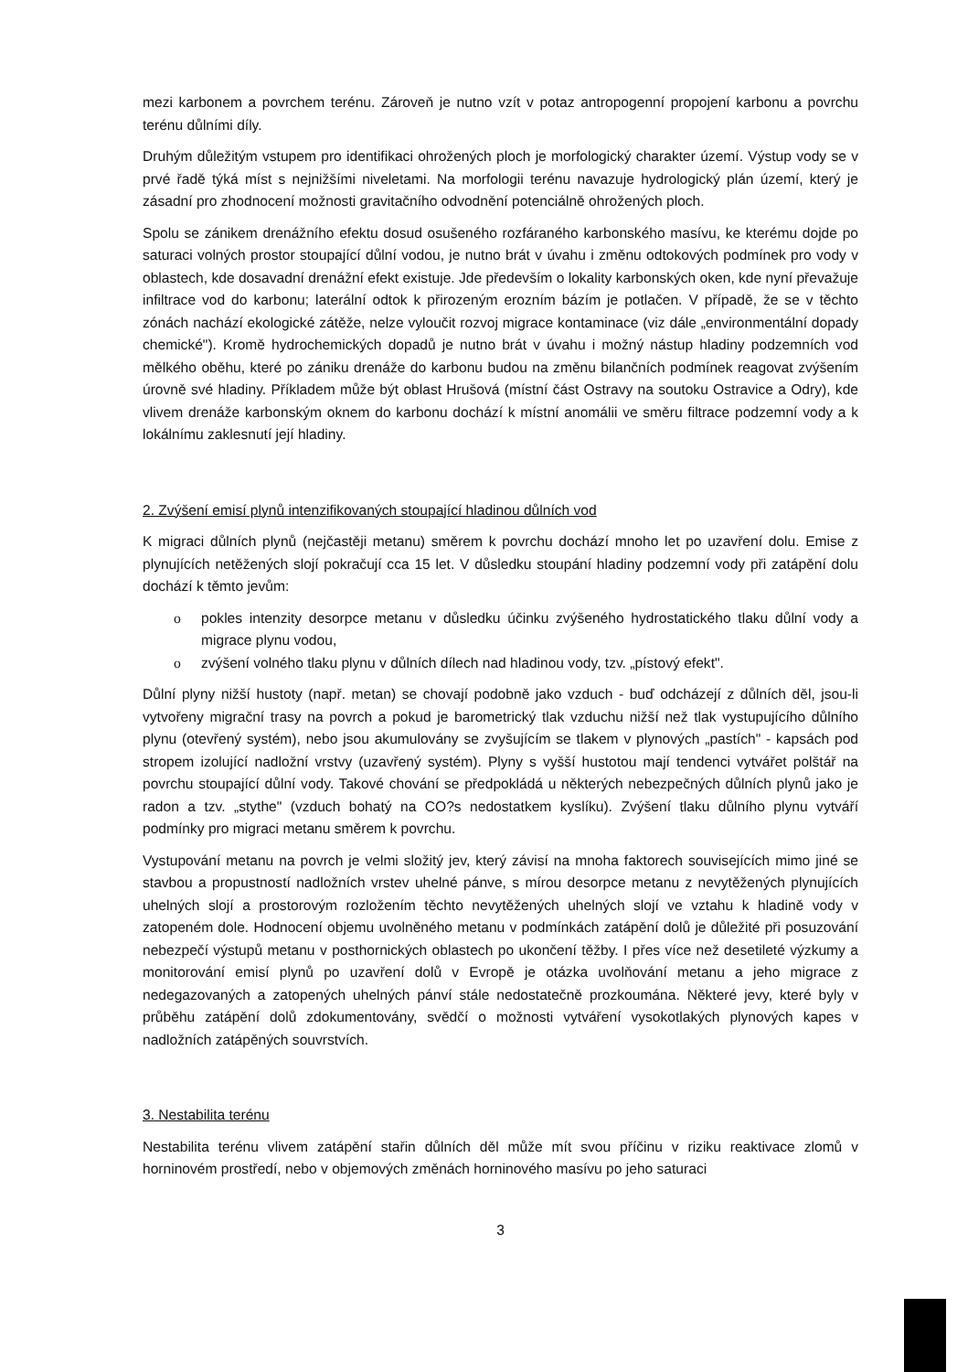mezi karbonem a povrchem terénu. Zároveň je nutno vzít v potaz antropogenní propojení karbonu a povrchu terénu důlními díly.
Druhým důležitým vstupem pro identifikaci ohrožených ploch je morfologický charakter území. Výstup vody se v prvé řadě týká míst s nejnižšími niveletami. Na morfologii terénu navazuje hydrologický plán území, který je zásadní pro zhodnocení možnosti gravitačního odvodnění potenciálně ohrožených ploch.
Spolu se zánikem drenážního efektu dosud osušeného rozfáraného karbonského masívu, ke kterému dojde po saturaci volných prostor stoupající důlní vodou, je nutno brát v úvahu i změnu odtokových podmínek pro vody v oblastech, kde dosavadní drenážní efekt existuje. Jde především o lokality karbonských oken, kde nyní převažuje infiltrace vod do karbonu; laterální odtok k přirozeným erozním bázím je potlačen. V případě, že se v těchto zónách nachází ekologické zátěže, nelze vyloučit rozvoj migrace kontaminace (viz dále „environmentální dopady chemické"). Kromě hydrochemických dopadů je nutno brát v úvahu i možný nástup hladiny podzemních vod mělkého oběhu, které po zániku drenáže do karbonu budou na změnu bilančních podmínek reagovat zvýšením úrovně své hladiny. Příkladem může být oblast Hrušová (místní část Ostravy na soutoku Ostravice a Odry), kde vlivem drenáže karbonským oknem do karbonu dochází k místní anomálii ve směru filtrace podzemní vody a k lokálnímu zaklesnutí její hladiny.
2. Zvýšení emisí plynů intenzifikovaných stoupající hladinou důlních vod
K migraci důlních plynů (nejčastěji metanu) směrem k povrchu dochází mnoho let po uzavření dolu. Emise z plynujících netěžených slojí pokračují cca 15 let. V důsledku stoupání hladiny podzemní vody při zatápění dolu dochází k těmto jevům:
o pokles intenzity desorpce metanu v důsledku účinku zvýšeného hydrostatického tlaku důlní vody a migrace plynu vodou,
o zvýšení volného tlaku plynu v důlních dílech nad hladinou vody, tzv. „pístový efekt".
Důlní plyny nižší hustoty (např. metan) se chovají podobně jako vzduch - buď odcházejí z důlních děl, jsou-li vytvořeny migrační trasy na povrch a pokud je barometrický tlak vzduchu nižší než tlak vystupujícího důlního plynu (otevřený systém), nebo jsou akumulovány se zvyšujícím se tlakem v plynových „pastích" - kapsách pod stropem izolující nadložní vrstvy (uzavřený systém). Plyny s vyšší hustotou mají tendenci vytvářet polštář na povrchu stoupající důlní vody. Takové chování se předpokládá u některých nebezpečných důlních plynů jako je radon a tzv. „stythe" (vzduch bohatý na CO?s nedostatkem kyslíku). Zvýšení tlaku důlního plynu vytváří podmínky pro migraci metanu směrem k povrchu.
Vystupování metanu na povrch je velmi složitý jev, který závisí na mnoha faktorech souvisejících mimo jiné se stavbou a propustností nadložních vrstev uhelné pánve, s mírou desorpce metanu z nevytěžených plynujících uhelných slojí a prostorovým rozložením těchto nevytěžených uhelných slojí ve vztahu k hladině vody v zatopeném dole. Hodnocení objemu uvolněného metanu v podmínkách zatápění dolů je důležité při posuzování nebezpečí výstupů metanu v posthornických oblastech po ukončení těžby. I přes více než desetileté výzkumy a monitorování emisí plynů po uzavření dolů v Evropě je otázka uvolňování metanu a jeho migrace z nedegazovaných a zatopených uhelných pánví stále nedostatečně prozkoumána. Některé jevy, které byly v průběhu zatápění dolů zdokumentovány, svědčí o možnosti vytváření vysokotlakých plynových kapes v nadložních zatápěných souvrstvích.
3. Nestabilita terénu
Nestabilita terénu vlivem zatápění stařin důlních děl může mít svou příčinu v riziku reaktivace zlomů v horninovém prostředí, nebo v objemových změnách horninového masívu po jeho saturaci
3